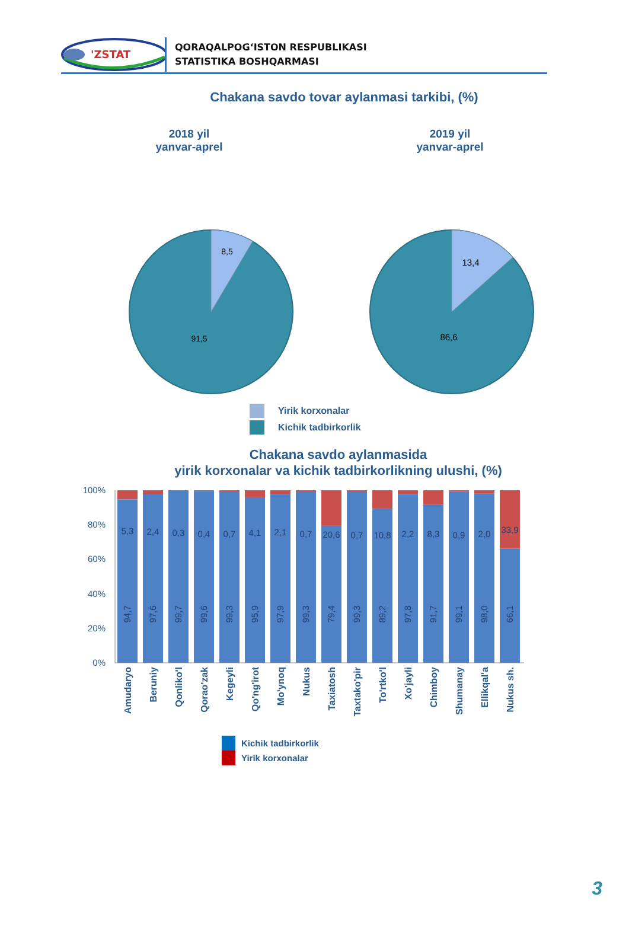'ZSTAT
QORAQALPOG‘ISTON RESPUBLIKASI
STATISTIKA BOSHQARMASI
Chakana savdo tovar aylanmasi tarkibi, (%)
2018 yil
yanvar-aprel
2019 yil
yanvar-aprel
8,5
91,5
13,4
86,6
Yirik korxonalar
Kichik tadbirkorlik
Chakana savdo aylanmasida
yirik korxonalar va kichik tadbirkorlikning ulushi, (%)
100%
80%
60%
40%
20%
0%
5,3
2,4
0,3
0,4
0,7
4,1
2,1
0,7
20,6
0,7
10,8
2,2
8,3
0,9
2,0
33,9
94,7
97,6
99,7
99,6
99,3
95,9
97,9
99,3
79,4
99,3
89,2
97,8
91,7
99,1
98,0
66,1
Amudaryo
Beruniy
Qonliko'l
Qorao'zak
Kegeyli
Qo'ng'irot
Mo'ynoq
Nukus
Taxiatosh
Taxtako'pir
To'rtko'l
Xo'jayli
Chimboy
Shumanay
Ellikqal'a
Nukus sh.
Kichik tadbirkorlik
Yirik korxonalar
3